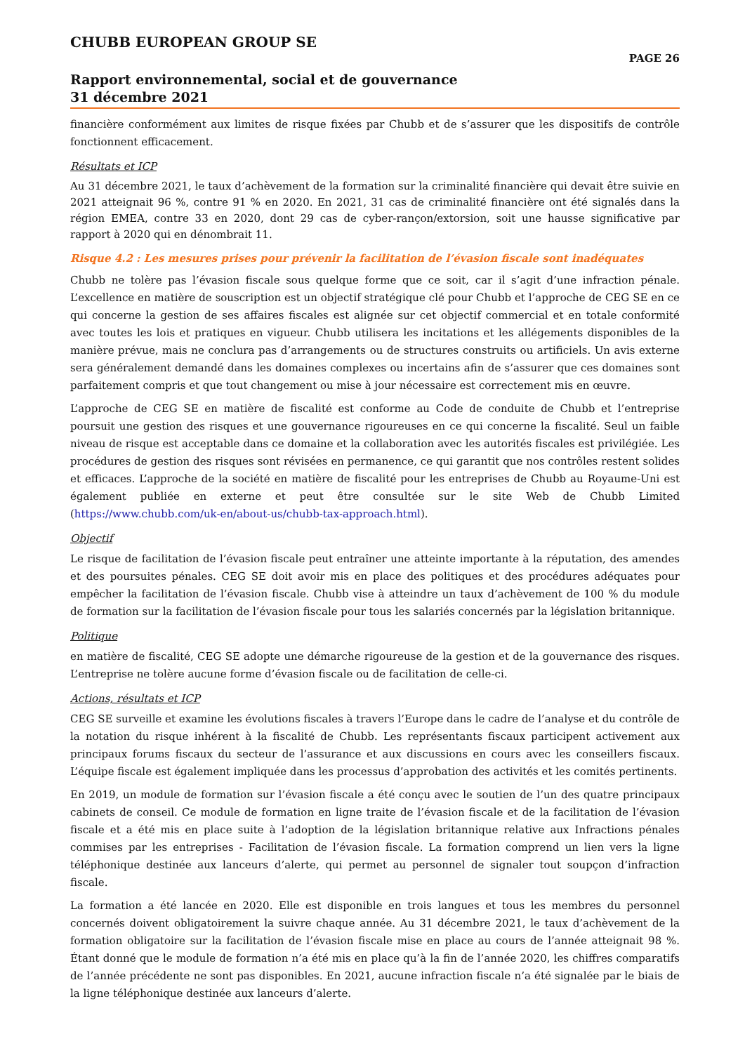CHUBB EUROPEAN GROUP SE
PAGE 26
Rapport environnemental, social et de gouvernance
31 décembre 2021
financière conformément aux limites de risque fixées par Chubb et de s’assurer que les dispositifs de contrôle fonctionnent efficacement.
Résultats et ICP
Au 31 décembre 2021, le taux d’achèvement de la formation sur la criminalité financière qui devait être suivie en 2021 atteignait 96 %, contre 91 % en 2020. En 2021, 31 cas de criminalité financière ont été signalés dans la région EMEA, contre 33 en 2020, dont 29 cas de cyber-rançon/extorsion, soit une hausse significative par rapport à 2020 qui en dénombrait 11.
Risque 4.2 : Les mesures prises pour prévenir la facilitation de l’évasion fiscale sont inadéquates
Chubb ne tolère pas l’évasion fiscale sous quelque forme que ce soit, car il s’agit d’une infraction pénale. L’excellence en matière de souscription est un objectif stratégique clé pour Chubb et l’approche de CEG SE en ce qui concerne la gestion de ses affaires fiscales est alignée sur cet objectif commercial et en totale conformité avec toutes les lois et pratiques en vigueur. Chubb utilisera les incitations et les allégements disponibles de la manière prévue, mais ne conclura pas d’arrangements ou de structures construits ou artificiels. Un avis externe sera généralement demandé dans les domaines complexes ou incertains afin de s’assurer que ces domaines sont parfaitement compris et que tout changement ou mise à jour nécessaire est correctement mis en œuvre.
L’approche de CEG SE en matière de fiscalité est conforme au Code de conduite de Chubb et l’entreprise poursuit une gestion des risques et une gouvernance rigoureuses en ce qui concerne la fiscalité. Seul un faible niveau de risque est acceptable dans ce domaine et la collaboration avec les autorités fiscales est privilégiée. Les procédures de gestion des risques sont révisées en permanence, ce qui garantit que nos contrôles restent solides et efficaces. L’approche de la société en matière de fiscalité pour les entreprises de Chubb au Royaume-Uni est également publiée en externe et peut être consultée sur le site Web de Chubb Limited (https://www.chubb.com/uk-en/about-us/chubb-tax-approach.html).
Objectif
Le risque de facilitation de l’évasion fiscale peut entraîner une atteinte importante à la réputation, des amendes et des poursuites pénales. CEG SE doit avoir mis en place des politiques et des procédures adéquates pour empêcher la facilitation de l’évasion fiscale. Chubb vise à atteindre un taux d’achèvement de 100 % du module de formation sur la facilitation de l’évasion fiscale pour tous les salariés concernés par la législation britannique.
Politique
en matière de fiscalité, CEG SE adopte une démarche rigoureuse de la gestion et de la gouvernance des risques. L’entreprise ne tolère aucune forme d’évasion fiscale ou de facilitation de celle-ci.
Actions, résultats et ICP
CEG SE surveille et examine les évolutions fiscales à travers l’Europe dans le cadre de l’analyse et du contrôle de la notation du risque inhérent à la fiscalité de Chubb. Les représentants fiscaux participent activement aux principaux forums fiscaux du secteur de l’assurance et aux discussions en cours avec les conseillers fiscaux. L’équipe fiscale est également impliquée dans les processus d’approbation des activités et les comités pertinents.
En 2019, un module de formation sur l’évasion fiscale a été conçu avec le soutien de l’un des quatre principaux cabinets de conseil. Ce module de formation en ligne traite de l’évasion fiscale et de la facilitation de l’évasion fiscale et a été mis en place suite à l’adoption de la législation britannique relative aux Infractions pénales commises par les entreprises - Facilitation de l’évasion fiscale. La formation comprend un lien vers la ligne téléphonique destinée aux lanceurs d’alerte, qui permet au personnel de signaler tout soupçon d’infraction fiscale.
La formation a été lancée en 2020. Elle est disponible en trois langues et tous les membres du personnel concernés doivent obligatoirement la suivre chaque année. Au 31 décembre 2021, le taux d’achèvement de la formation obligatoire sur la facilitation de l’évasion fiscale mise en place au cours de l’année atteignait 98 %. Étant donné que le module de formation n’a été mis en place qu’à la fin de l’année 2020, les chiffres comparatifs de l’année précédente ne sont pas disponibles. En 2021, aucune infraction fiscale n’a été signalée par le biais de la ligne téléphonique destinée aux lanceurs d’alerte.